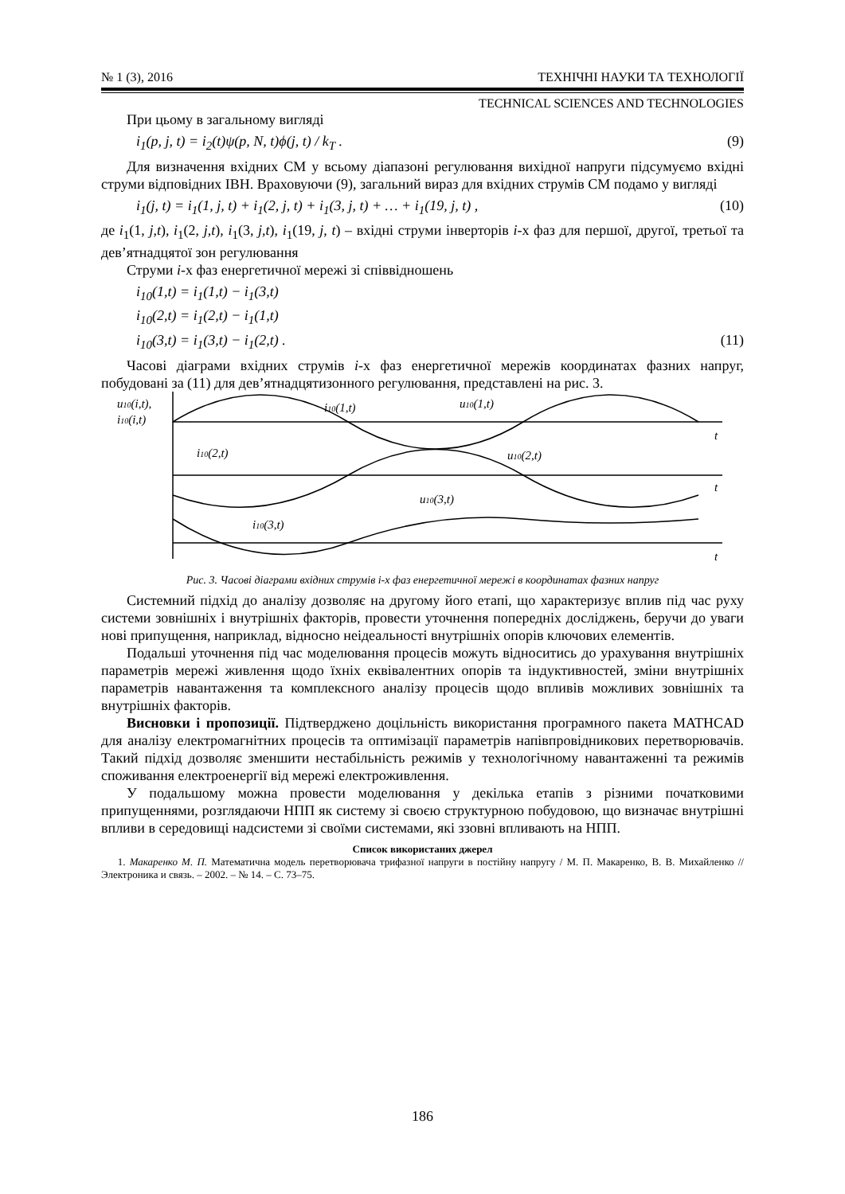№ 1 (3), 2016 ТЕХНІЧНІ НАУКИ ТА ТЕХНОЛОГІЇ
TECHNICAL SCIENCES AND TECHNOLOGIES
При цьому в загальному вигляді
i<sub>1</sub>(p, j, t) = i<sub>2</sub>(t)ψ(p, N, t)ϕ(j, t) / k<sub>T</sub> . (9)
Для визначення вхідних СМ у всьому діапазоні регулювання вихідної напруги підсумуємо вхідні струми відповідних ІВН. Враховуючи (9), загальний вираз для вхідних струмів СМ подамо у вигляді
i<sub>1</sub>(j, t) = i<sub>1</sub>(1, j, t) + i<sub>1</sub>(2, j, t) + i<sub>1</sub>(3, j, t) + … + i<sub>1</sub>(19, j, t) , (10)
де i<sub>1</sub>(1, j,t), i<sub>1</sub>(2, j,t), i<sub>1</sub>(3, j,t), i<sub>1</sub>(19, j, t) – вхідні струми інверторів i-х фаз для першої, другої, третьої та дев’ятнадцятої зон регулювання
Струми i-х фаз енергетичної мережі зі співвідношень
i<sub>10</sub>(1,t) = i<sub>1</sub>(1,t) − i<sub>1</sub>(3,t)
i<sub>10</sub>(2,t) = i<sub>1</sub>(2,t) − i<sub>1</sub>(1,t)
i<sub>10</sub>(3,t) = i<sub>1</sub>(3,t) − i<sub>1</sub>(2,t) . (11)
Часові діаграми вхідних струмів i-х фаз енергетичної мережів координатах фазних напруг, побудовані за (11) для дев’ятнадцятизонного регулювання, представлені на рис. 3.
u10(i,t),
i10(i,t)
i10(1,t)
u10(1,t)
i10(2,t)
u10(2,t)
u10(3,t)
i10(3,t)
t
t
t
Рис. 3. Часові діаграми вхідних струмів і-х фаз енергетичної мережі в координатах фазних напруг
Системний підхід до аналізу дозволяє на другому його етапі, що характеризує вплив під час руху системи зовнішніх і внутрішніх факторів, провести уточнення попередніх досліджень, беручи до уваги нові припущення, наприклад, відносно неідеальності внутрішніх опорів ключових елементів.
Подальші уточнення під час моделювання процесів можуть відноситись до урахування внутрішніх параметрів мережі живлення щодо їхніх еквівалентних опорів та індуктивностей, зміни внутрішніх параметрів навантаження та комплексного аналізу процесів щодо впливів можливих зовнішніх та внутрішніх факторів.
Висновки і пропозиції. Підтверджено доцільність використання програмного пакета MATHCAD для аналізу електромагнітних процесів та оптимізації параметрів напівпровідникових перетворювачів. Такий підхід дозволяє зменшити нестабільність режимів у технологічному навантаженні та режимів споживання електроенергії від мережі електроживлення.
У подальшому можна провести моделювання у декілька етапів з різними початковими припущеннями, розглядаючи НПП як систему зі своєю структурною побудовою, що визначає внутрішні впливи в середовищі надсистеми зі своїми системами, які ззовні впливають на НПП.
Список використаних джерел
1. Макаренко М. П. Математична модель перетворювача трифазної напруги в постійну напругу / М. П. Макаренко, В. В. Михайленко // Электроника и связь. – 2002. – № 14. – С. 73–75.
186